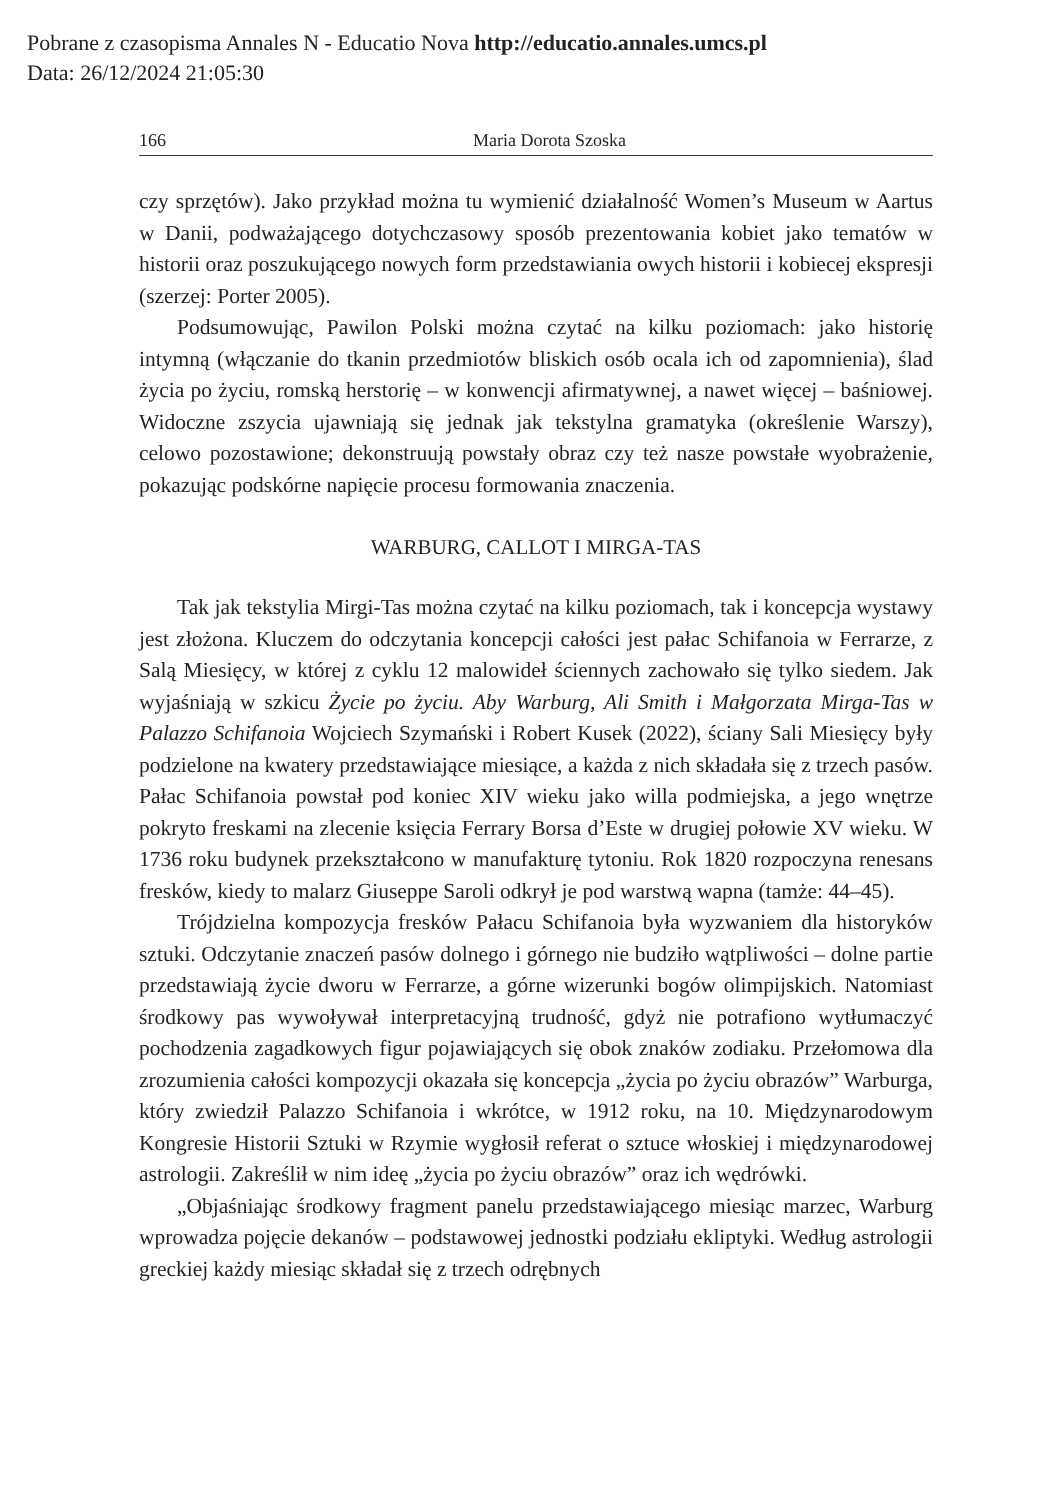Pobrane z czasopisma Annales N - Educatio Nova http://educatio.annales.umcs.pl
Data: 26/12/2024 21:05:30
166 Maria Dorota Szoska
czy sprzętów). Jako przykład można tu wymienić działalność Women’s Museum w Aartus w Danii, podważającego dotychczasowy sposób prezentowania kobiet jako tematów w historii oraz poszukującego nowych form przedstawiania owych historii i kobiecej ekspresji (szerzej: Porter 2005).
Podsumowując, Pawilon Polski można czytać na kilku poziomach: jako historię intymną (włączanie do tkanin przedmiotów bliskich osób ocala ich od zapomnienia), ślad życia po życiu, romską herstorię – w konwencji afirmatywnej, a nawet więcej – baśniowej. Widoczne zszycia ujawniają się jednak jak tekstylna gramatyka (określenie Warszy), celowo pozostawione; dekonstruują powstały obraz czy też nasze powstałe wyobrażenie, pokazując podskórne napięcie procesu formowania znaczenia.
WARBURG, CALLOT I MIRGA-TAS
Tak jak tekstylia Mirgi-Tas można czytać na kilku poziomach, tak i koncepcja wystawy jest złożona. Kluczem do odczytania koncepcji całości jest pałac Schifanoia w Ferrarze, z Salą Miesięcy, w której z cyklu 12 malowideł ściennych zachowało się tylko siedem. Jak wyjaśniają w szkicu Życie po życiu. Aby Warburg, Ali Smith i Małgorzata Mirga-Tas w Palazzo Schifanoia Wojciech Szymański i Robert Kusek (2022), ściany Sali Miesięcy były podzielone na kwatery przedstawiające miesiące, a każda z nich składała się z trzech pasów. Pałac Schifanoia powstał pod koniec XIV wieku jako willa podmiejska, a jego wnętrze pokryto freskami na zlecenie księcia Ferrary Borsa d’Este w drugiej połowie XV wieku. W 1736 roku budynek przekształcono w manufakturę tytoniu. Rok 1820 rozpoczyna renesans fresków, kiedy to malarz Giuseppe Saroli odkrył je pod warstwą wapna (tamże: 44–45).
Trójdzielna kompozycja fresków Pałacu Schifanoia była wyzwaniem dla historyków sztuki. Odczytanie znaczeń pasów dolnego i górnego nie budziło wątpliwości – dolne partie przedstawiają życie dworu w Ferrarze, a górne wizerunki bogów olimpijskich. Natomiast środkowy pas wywoływał interpretacyjną trudność, gdyż nie potrafiono wytłumaczyć pochodzenia zagadkowych figur pojawiających się obok znaków zodiaku. Przełomowa dla zrozumienia całości kompozycji okazała się koncepcja „życia po życiu obrazów” Warburga, który zwiedził Palazzo Schifanoia i wkrótce, w 1912 roku, na 10. Międzynarodowym Kongresie Historii Sztuki w Rzymie wygłosił referat o sztuce włoskiej i międzynarodowej astrologii. Zakreślił w nim ideę „życia po życiu obrazów” oraz ich wędrówki.
„Objaśniając środkowy fragment panelu przedstawiającego miesiąc marzec, Warburg wprowadza pojęcie dekanów – podstawowej jednostki podziału ekliptyki. Według astrologii greckiej każdy miesiąc składał się z trzech odrębnych